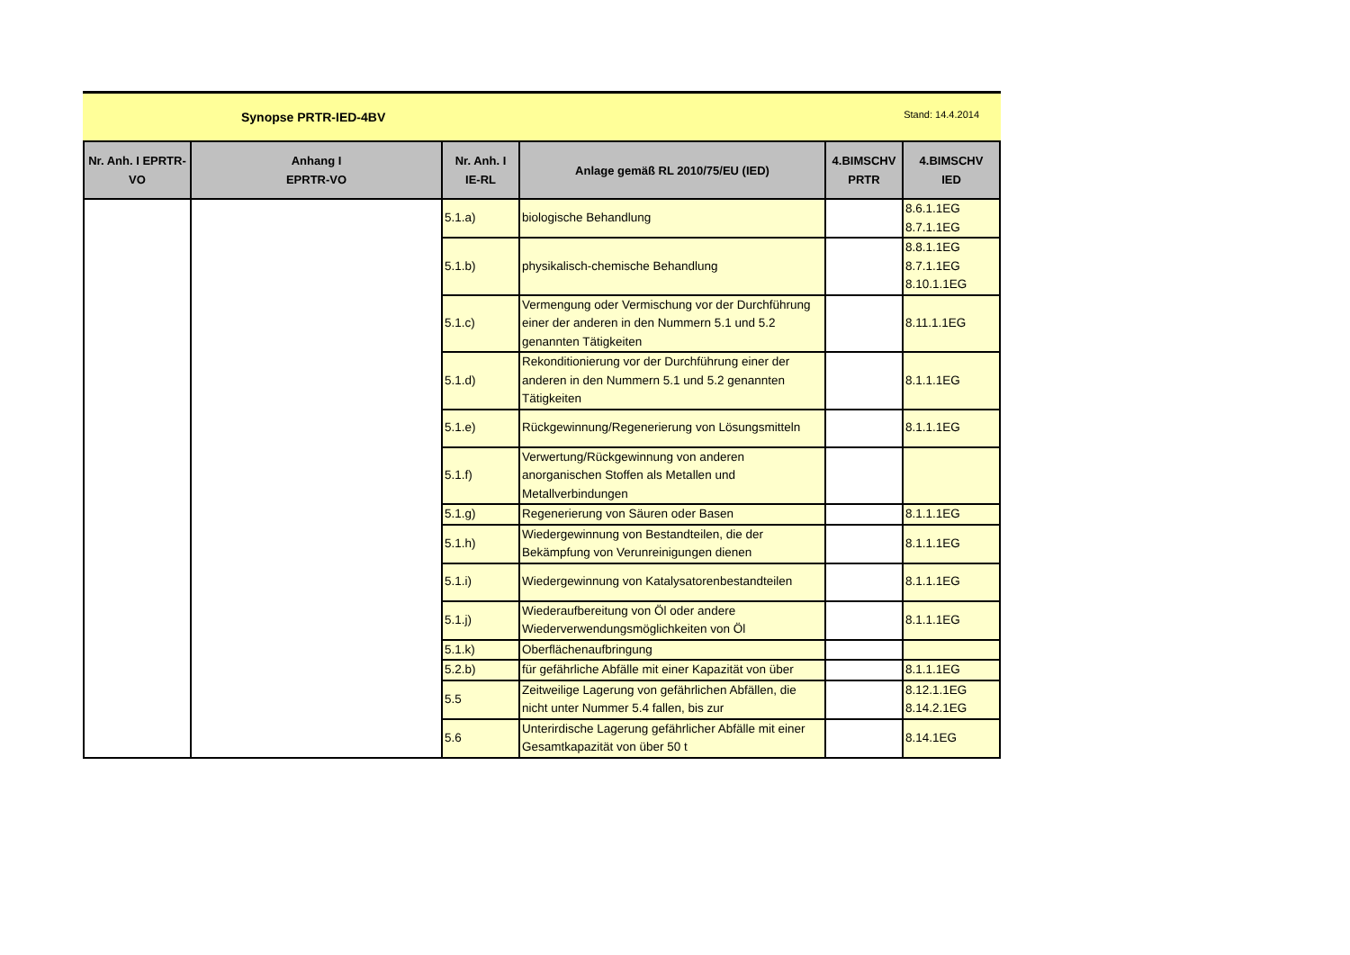Synopse PRTR-IED-4BV Stand: 14.4.2014
| Nr. Anh. I EPRTR- VO | Anhang I EPRTR-VO | Nr. Anh. I IE-RL | Anlage gemäß RL 2010/75/EU (IED) | 4.BIMSCHV PRTR | 4.BIMSCHV IED |
| --- | --- | --- | --- | --- | --- |
| | | 5.1.a) | biologische Behandlung | | 8.6.1.1EG 8.7.1.1EG |
| | | 5.1.b) | physikalisch-chemische Behandlung | | 8.8.1.1EG 8.7.1.1EG 8.10.1.1EG |
| | | 5.1.c) | Vermengung oder Vermischung vor der Durchführung einer der anderen in den Nummern 5.1 und 5.2 genannten Tätigkeiten | | 8.11.1.1EG |
| | | 5.1.d) | Rekonditionierung vor der Durchführung einer der anderen in den Nummern 5.1 und 5.2 genannten Tätigkeiten | | 8.1.1.1EG |
| | | 5.1.e) | Rückgewinnung/Regenerierung von Lösungsmitteln | | 8.1.1.1EG |
| | | 5.1.f) | Verwertung/Rückgewinnung von anderen anorganischen Stoffen als Metallen und Metallverbindungen | | |
| | | 5.1.g) | Regenerierung von Säuren oder Basen | | 8.1.1.1EG |
| | | 5.1.h) | Wiedergewinnung von Bestandteilen, die der Bekämpfung von Verunreinigungen dienen | | 8.1.1.1EG |
| | | 5.1.i) | Wiedergewinnung von Katalysatorenbestandteilen | | 8.1.1.1EG |
| | | 5.1.j) | Wiederaufbereitung von Öl oder andere Wiederverwendungsmöglichkeiten von Öl | | 8.1.1.1EG |
| | | 5.1.k) | Oberflächenaufbringung | | |
| | | 5.2.b) | für gefährliche Abfälle mit einer Kapazität von über | | 8.1.1.1EG |
| | | 5.5 | Zeitweilige Lagerung von gefährlichen Abfällen, die nicht unter Nummer 5.4 fallen, bis zur | | 8.12.1.1EG 8.14.2.1EG |
| | | 5.6 | Unterirdische Lagerung gefährlicher Abfälle mit einer Gesamtkapazität von über 50 t | | 8.14.1EG |